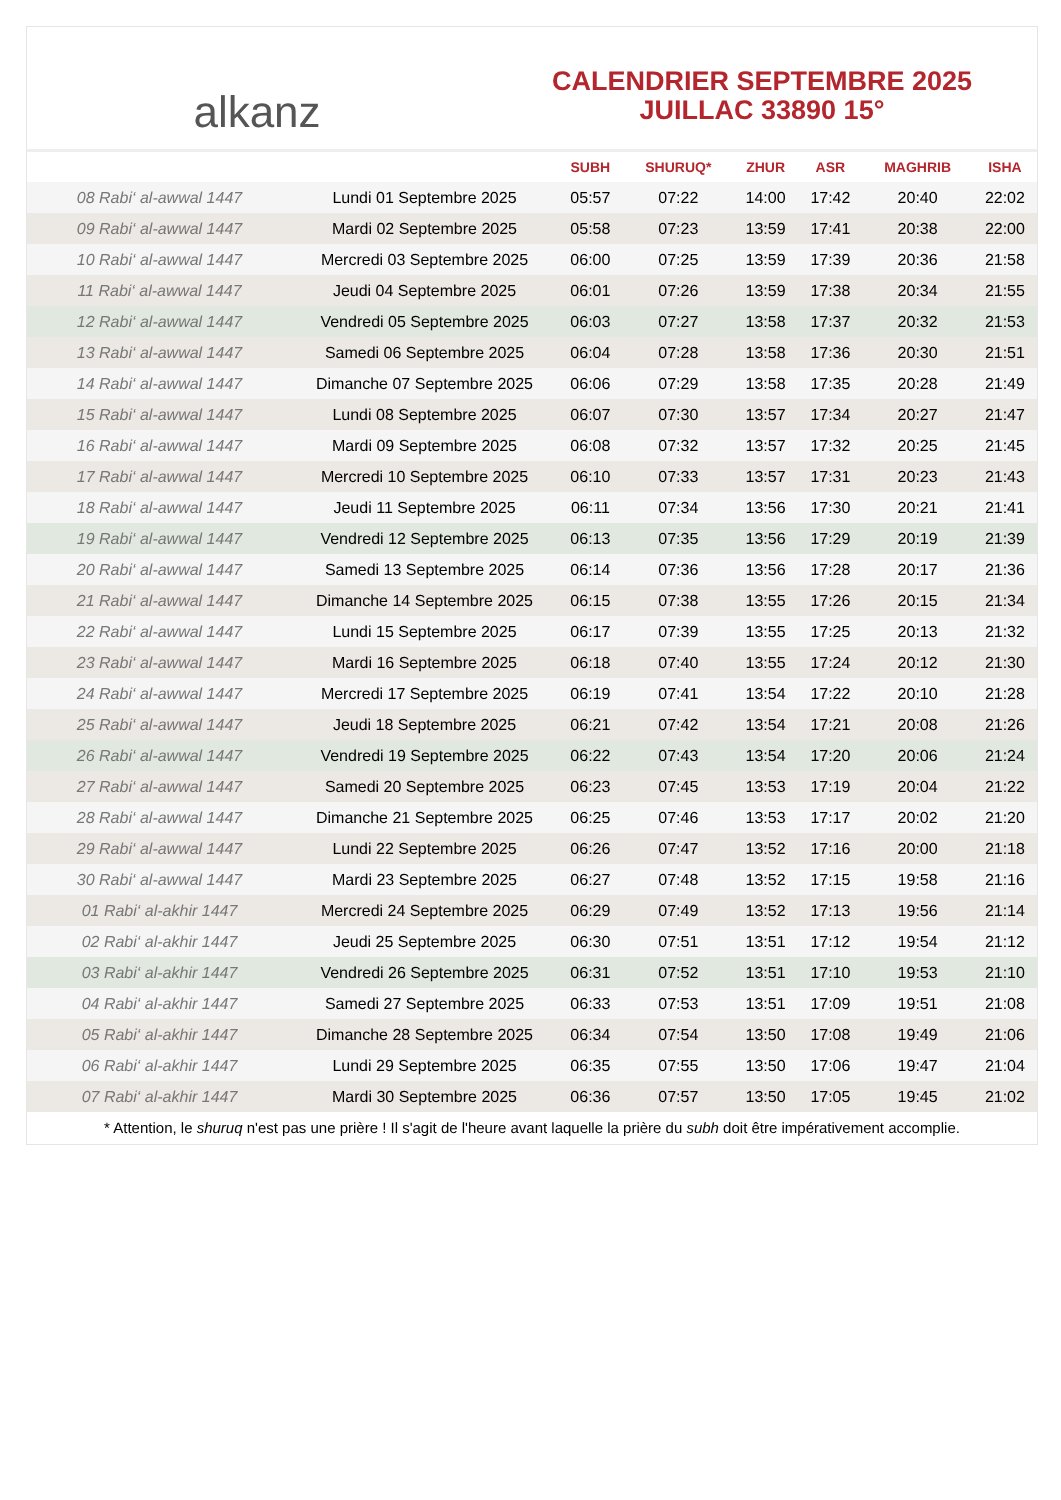alkanz
CALENDRIER SEPTEMBRE 2025
JUILLAC 33890 15°
| | | SUBH | SHURUQ* | ZHUR | ASR | MAGHRIB | ISHA |
| --- | --- | --- | --- | --- | --- | --- | --- |
| 08 Rabi‘ al-awwal 1447 | Lundi 01 Septembre 2025 | 05:57 | 07:22 | 14:00 | 17:42 | 20:40 | 22:02 |
| 09 Rabi‘ al-awwal 1447 | Mardi 02 Septembre 2025 | 05:58 | 07:23 | 13:59 | 17:41 | 20:38 | 22:00 |
| 10 Rabi‘ al-awwal 1447 | Mercredi 03 Septembre 2025 | 06:00 | 07:25 | 13:59 | 17:39 | 20:36 | 21:58 |
| 11 Rabi‘ al-awwal 1447 | Jeudi 04 Septembre 2025 | 06:01 | 07:26 | 13:59 | 17:38 | 20:34 | 21:55 |
| 12 Rabi‘ al-awwal 1447 | Vendredi 05 Septembre 2025 | 06:03 | 07:27 | 13:58 | 17:37 | 20:32 | 21:53 |
| 13 Rabi‘ al-awwal 1447 | Samedi 06 Septembre 2025 | 06:04 | 07:28 | 13:58 | 17:36 | 20:30 | 21:51 |
| 14 Rabi‘ al-awwal 1447 | Dimanche 07 Septembre 2025 | 06:06 | 07:29 | 13:58 | 17:35 | 20:28 | 21:49 |
| 15 Rabi‘ al-awwal 1447 | Lundi 08 Septembre 2025 | 06:07 | 07:30 | 13:57 | 17:34 | 20:27 | 21:47 |
| 16 Rabi‘ al-awwal 1447 | Mardi 09 Septembre 2025 | 06:08 | 07:32 | 13:57 | 17:32 | 20:25 | 21:45 |
| 17 Rabi‘ al-awwal 1447 | Mercredi 10 Septembre 2025 | 06:10 | 07:33 | 13:57 | 17:31 | 20:23 | 21:43 |
| 18 Rabi‘ al-awwal 1447 | Jeudi 11 Septembre 2025 | 06:11 | 07:34 | 13:56 | 17:30 | 20:21 | 21:41 |
| 19 Rabi‘ al-awwal 1447 | Vendredi 12 Septembre 2025 | 06:13 | 07:35 | 13:56 | 17:29 | 20:19 | 21:39 |
| 20 Rabi‘ al-awwal 1447 | Samedi 13 Septembre 2025 | 06:14 | 07:36 | 13:56 | 17:28 | 20:17 | 21:36 |
| 21 Rabi‘ al-awwal 1447 | Dimanche 14 Septembre 2025 | 06:15 | 07:38 | 13:55 | 17:26 | 20:15 | 21:34 |
| 22 Rabi‘ al-awwal 1447 | Lundi 15 Septembre 2025 | 06:17 | 07:39 | 13:55 | 17:25 | 20:13 | 21:32 |
| 23 Rabi‘ al-awwal 1447 | Mardi 16 Septembre 2025 | 06:18 | 07:40 | 13:55 | 17:24 | 20:12 | 21:30 |
| 24 Rabi‘ al-awwal 1447 | Mercredi 17 Septembre 2025 | 06:19 | 07:41 | 13:54 | 17:22 | 20:10 | 21:28 |
| 25 Rabi‘ al-awwal 1447 | Jeudi 18 Septembre 2025 | 06:21 | 07:42 | 13:54 | 17:21 | 20:08 | 21:26 |
| 26 Rabi‘ al-awwal 1447 | Vendredi 19 Septembre 2025 | 06:22 | 07:43 | 13:54 | 17:20 | 20:06 | 21:24 |
| 27 Rabi‘ al-awwal 1447 | Samedi 20 Septembre 2025 | 06:23 | 07:45 | 13:53 | 17:19 | 20:04 | 21:22 |
| 28 Rabi‘ al-awwal 1447 | Dimanche 21 Septembre 2025 | 06:25 | 07:46 | 13:53 | 17:17 | 20:02 | 21:20 |
| 29 Rabi‘ al-awwal 1447 | Lundi 22 Septembre 2025 | 06:26 | 07:47 | 13:52 | 17:16 | 20:00 | 21:18 |
| 30 Rabi‘ al-awwal 1447 | Mardi 23 Septembre 2025 | 06:27 | 07:48 | 13:52 | 17:15 | 19:58 | 21:16 |
| 01 Rabi‘ al-akhir 1447 | Mercredi 24 Septembre 2025 | 06:29 | 07:49 | 13:52 | 17:13 | 19:56 | 21:14 |
| 02 Rabi‘ al-akhir 1447 | Jeudi 25 Septembre 2025 | 06:30 | 07:51 | 13:51 | 17:12 | 19:54 | 21:12 |
| 03 Rabi‘ al-akhir 1447 | Vendredi 26 Septembre 2025 | 06:31 | 07:52 | 13:51 | 17:10 | 19:53 | 21:10 |
| 04 Rabi‘ al-akhir 1447 | Samedi 27 Septembre 2025 | 06:33 | 07:53 | 13:51 | 17:09 | 19:51 | 21:08 |
| 05 Rabi‘ al-akhir 1447 | Dimanche 28 Septembre 2025 | 06:34 | 07:54 | 13:50 | 17:08 | 19:49 | 21:06 |
| 06 Rabi‘ al-akhir 1447 | Lundi 29 Septembre 2025 | 06:35 | 07:55 | 13:50 | 17:06 | 19:47 | 21:04 |
| 07 Rabi‘ al-akhir 1447 | Mardi 30 Septembre 2025 | 06:36 | 07:57 | 13:50 | 17:05 | 19:45 | 21:02 |
* Attention, le shuruq n'est pas une prière ! Il s'agit de l'heure avant laquelle la prière du subh doit être impérativement accomplie.